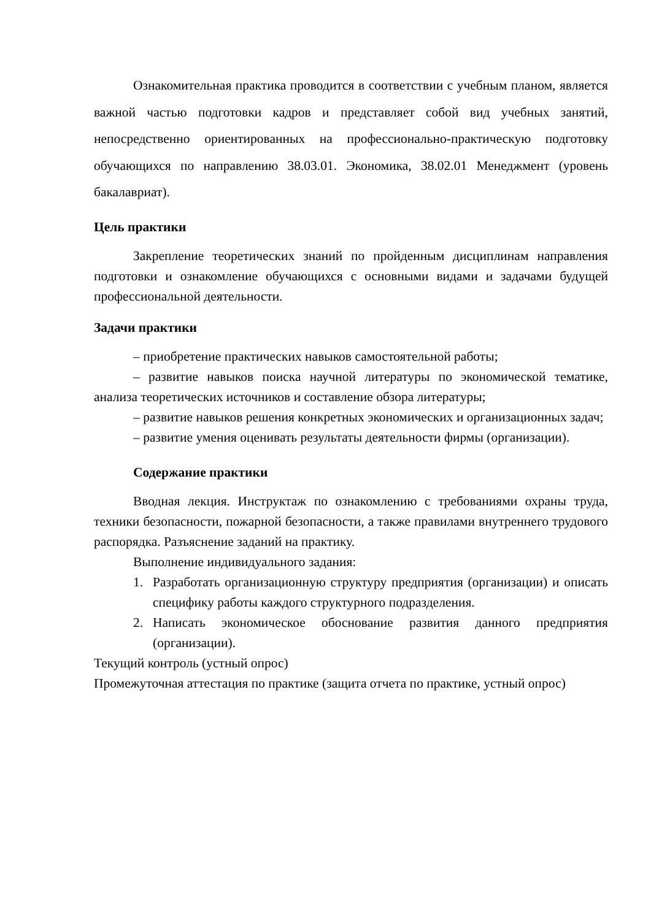Ознакомительная практика проводится в соответствии с учебным планом, является важной частью подготовки кадров и представляет собой вид учебных занятий, непосредственно ориентированных на профессионально-практическую подготовку обучающихся по направлению 38.03.01. Экономика, 38.02.01 Менеджмент (уровень бакалавриат).
Цель практики
Закрепление теоретических знаний по пройденным дисциплинам направления подготовки и ознакомление обучающихся с основными видами и задачами будущей профессиональной деятельности.
Задачи практики
– приобретение практических навыков самостоятельной работы;
– развитие навыков поиска научной литературы по экономической тематике, анализа теоретических источников и составление обзора литературы;
– развитие навыков решения конкретных экономических и организационных задач;
– развитие умения оценивать результаты деятельности фирмы (организации).
Содержание практики
Вводная лекция. Инструктаж по ознакомлению с требованиями охраны труда, техники безопасности, пожарной безопасности, а также правилами внутреннего трудового распорядка. Разъяснение заданий на практику.
Выполнение индивидуального задания:
1. Разработать организационную структуру предприятия (организации) и описать специфику работы каждого структурного подразделения.
2. Написать экономическое обоснование развития данного предприятия (организации).
Текущий контроль (устный опрос)
Промежуточная аттестация по практике (защита отчета по практике, устный опрос)